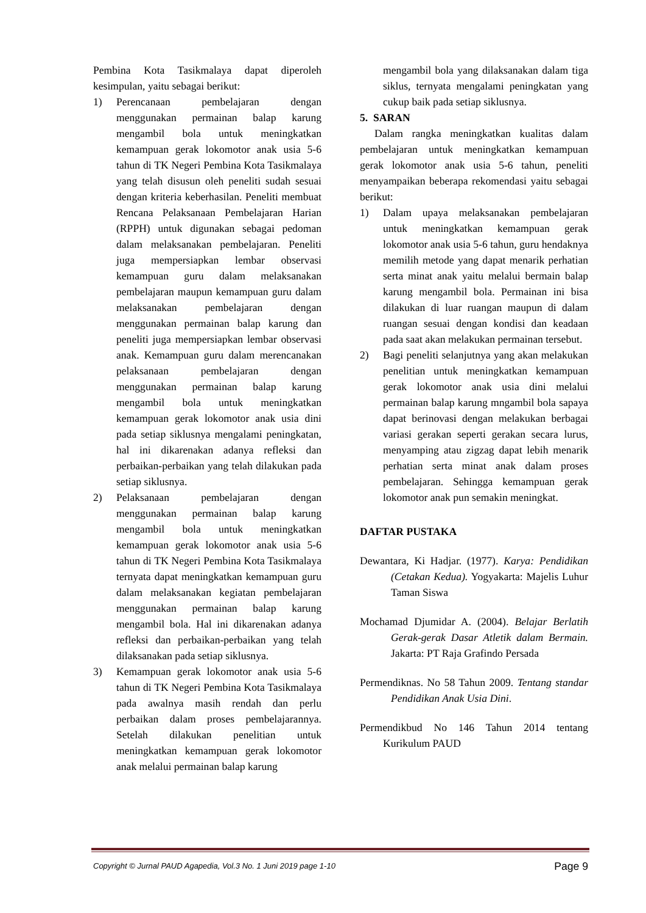Pembina Kota Tasikmalaya dapat diperoleh kesimpulan, yaitu sebagai berikut:
1) Perencanaan pembelajaran dengan menggunakan permainan balap karung mengambil bola untuk meningkatkan kemampuan gerak lokomotor anak usia 5-6 tahun di TK Negeri Pembina Kota Tasikmalaya yang telah disusun oleh peneliti sudah sesuai dengan kriteria keberhasilan. Peneliti membuat Rencana Pelaksanaan Pembelajaran Harian (RPPH) untuk digunakan sebagai pedoman dalam melaksanakan pembelajaran. Peneliti juga mempersiapkan lembar observasi kemampuan guru dalam melaksanakan pembelajaran maupun kemampuan guru dalam melaksanakan pembelajaran dengan menggunakan permainan balap karung dan peneliti juga mempersiapkan lembar observasi anak. Kemampuan guru dalam merencanakan pelaksanaan pembelajaran dengan menggunakan permainan balap karung mengambil bola untuk meningkatkan kemampuan gerak lokomotor anak usia dini pada setiap siklusnya mengalami peningkatan, hal ini dikarenakan adanya refleksi dan perbaikan-perbaikan yang telah dilakukan pada setiap siklusnya.
2) Pelaksanaan pembelajaran dengan menggunakan permainan balap karung mengambil bola untuk meningkatkan kemampuan gerak lokomotor anak usia 5-6 tahun di TK Negeri Pembina Kota Tasikmalaya ternyata dapat meningkatkan kemampuan guru dalam melaksanakan kegiatan pembelajaran menggunakan permainan balap karung mengambil bola. Hal ini dikarenakan adanya refleksi dan perbaikan-perbaikan yang telah dilaksanakan pada setiap siklusnya.
3) Kemampuan gerak lokomotor anak usia 5-6 tahun di TK Negeri Pembina Kota Tasikmalaya pada awalnya masih rendah dan perlu perbaikan dalam proses pembelajarannya. Setelah dilakukan penelitian untuk meningkatkan kemampuan gerak lokomotor anak melalui permainan balap karung
mengambil bola yang dilaksanakan dalam tiga siklus, ternyata mengalami peningkatan yang cukup baik pada setiap siklusnya.
5. SARAN
Dalam rangka meningkatkan kualitas dalam pembelajaran untuk meningkatkan kemampuan gerak lokomotor anak usia 5-6 tahun, peneliti menyampaikan beberapa rekomendasi yaitu sebagai berikut:
1) Dalam upaya melaksanakan pembelajaran untuk meningkatkan kemampuan gerak lokomotor anak usia 5-6 tahun, guru hendaknya memilih metode yang dapat menarik perhatian serta minat anak yaitu melalui bermain balap karung mengambil bola. Permainan ini bisa dilakukan di luar ruangan maupun di dalam ruangan sesuai dengan kondisi dan keadaan pada saat akan melakukan permainan tersebut.
2) Bagi peneliti selanjutnya yang akan melakukan penelitian untuk meningkatkan kemampuan gerak lokomotor anak usia dini melalui permainan balap karung mngambil bola sapaya dapat berinovasi dengan melakukan berbagai variasi gerakan seperti gerakan secara lurus, menyamping atau zigzag dapat lebih menarik perhatian serta minat anak dalam proses pembelajaran. Sehingga kemampuan gerak lokomotor anak pun semakin meningkat.
DAFTAR PUSTAKA
Dewantara, Ki Hadjar. (1977). Karya: Pendidikan (Cetakan Kedua). Yogyakarta: Majelis Luhur Taman Siswa
Mochamad Djumidar A. (2004). Belajar Berlatih Gerak-gerak Dasar Atletik dalam Bermain. Jakarta: PT Raja Grafindo Persada
Permendiknas. No 58 Tahun 2009. Tentang standar Pendidikan Anak Usia Dini.
Permendikbud No 146 Tahun 2014 tentang Kurikulum PAUD
Copyright © Jurnal PAUD Agapedia, Vol.3 No. 1 Juni 2019 page 1-10 Page 9